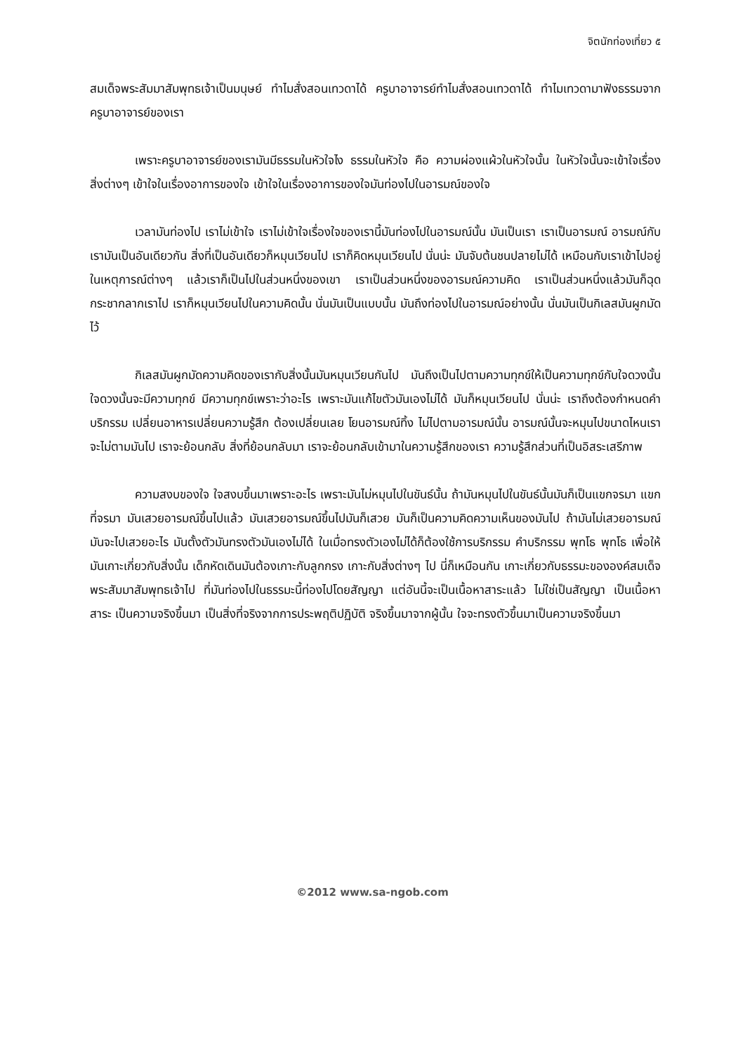จิตนักท่องเที่ยว ๕
สมเด็จพระสัมมาสัมพุทธเจ้าเป็นมนุษย์ ทำไมสั่งสอนเทวดาได้ ครูบาอาจารย์ทำไมสั่งสอนเทวดาได้ ทำไมเทวดามาฟังธรรมจากครูบาอาจารย์ของเรา
เพราะครูบาอาจารย์ของเรามันมีธรรมในหัวใจไง ธรรมในหัวใจ คือ ความผ่องแผ้วในหัวใจนั้น ในหัวใจนั้นจะเข้าใจเรื่องสิ่งต่างๆ เข้าใจในเรื่องอาการของใจ เข้าใจในเรื่องอาการของใจมันท่องไปในอารมณ์ของใจ
เวลามันท่องไป เราไม่เข้าใจ เราไม่เข้าใจเรื่องใจของเรานี้มันท่องไปในอารมณ์นั้น มันเป็นเรา เราเป็นอารมณ์ อารมณ์กับเรามันเป็นอันเดียวกัน สิ่งที่เป็นอันเดียวก็หมุนเวียนไป เราก็คิดหมุนเวียนไป นั่นน่ะ มันจับต้นชนปลายไม่ได้ เหมือนกับเราเข้าไปอยู่ในเหตุการณ์ต่างๆ แล้วเราก็เป็นไปในส่วนหนึ่งของเขา เราเป็นส่วนหนึ่งของอารมณ์ความคิด เราเป็นส่วนหนึ่งแล้วมันก็ฉุดกระชากลากเราไป เราก็หมุนเวียนไปในความคิดนั้น นั่นมันเป็นแบบนั้น มันถึงท่องไปในอารมณ์อย่างนั้น นั่นมันเป็นกิเลสมันผูกมัดไว้
กิเลสมันผูกมัดความคิดของเรากับสิ่งนั้นมันหมุนเวียนกันไป มันถึงเป็นไปตามความทุกข์ให้เป็นความทุกข์กับใจดวงนั้น ใจดวงนั้นจะมีความทุกข์ มีความทุกข์เพราะว่าอะไร เพราะมันแก้ไขตัวมันเองไม่ได้ มันก็หมุนเวียนไป นั่นน่ะ เราถึงต้องกำหนดคำบริกรรม เปลี่ยนอาหารเปลี่ยนความรู้สึก ต้องเปลี่ยนเลย โยนอารมณ์ทิ้ง ไม่ไปตามอารมณ์นั้น อารมณ์นั้นจะหมุนไปขนาดไหนเราจะไม่ตามมันไป เราจะย้อนกลับ สิ่งที่ย้อนกลับมา เราจะย้อนกลับเข้ามาในความรู้สึกของเรา ความรู้สึกส่วนที่เป็นอิสระเสรีภาพ
ความสงบของใจ ใจสงบขึ้นมาเพราะอะไร เพราะมันไม่หมุนไปในขันธ์นั้น ถ้ามันหมุนไปในขันธ์นั้นมันก็เป็นแขกจรมา แขกที่จรมา มันเสวยอารมณ์ขึ้นไปแล้ว มันเสวยอารมณ์ขึ้นไปมันก็เสวย มันก็เป็นความคิดความเห็นของมันไป ถ้ามันไม่เสวยอารมณ์ มันจะไปเสวยอะไร มันตั้งตัวมันทรงตัวมันเองไม่ได้ ในเมื่อทรงตัวเองไม่ได้ก็ต้องใช้การบริกรรม คำบริกรรม พุทโธ พุทโธ เพื่อให้มันเกาะเกี่ยวกับสิ่งนั้น เด็กหัดเดินมันต้องเกาะกับลูกกรง เกาะกับสิ่งต่างๆ ไป นี่ก็เหมือนกัน เกาะเกี่ยวกับธรรมะขององค์สมเด็จพระสัมมาสัมพุทธเจ้าไป ที่มันท่องไปในธรรมะนี้ท่องไปโดยสัญญา แต่อันนี้จะเป็นเนื้อหาสาระแล้ว ไม่ใช่เป็นสัญญา เป็นเนื้อหาสาระ เป็นความจริงขึ้นมา เป็นสิ่งที่จริงจากการประพฤติปฏิบัติ จริงขึ้นมาจากผู้นั้น ใจจะทรงตัวขึ้นมาเป็นความจริงขึ้นมา
©2012 www.sa-ngob.com